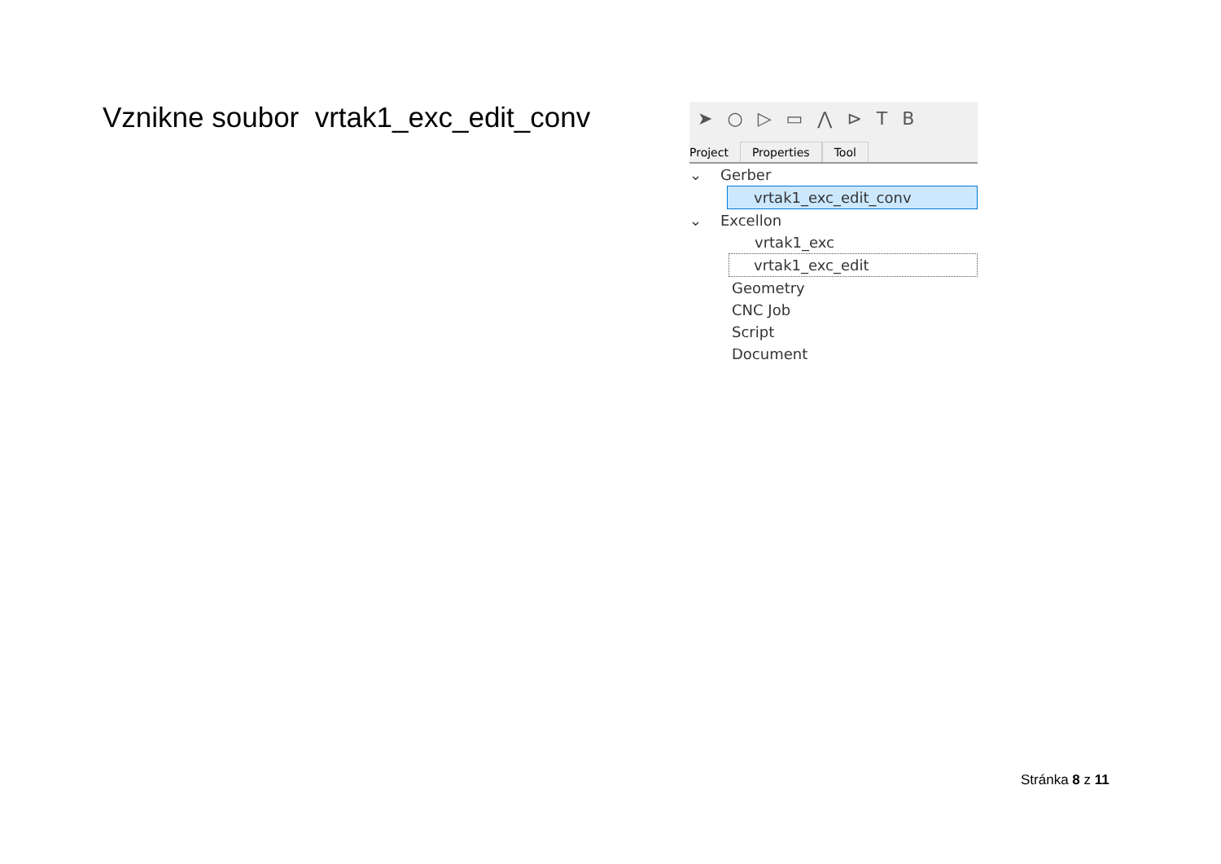Vznikne soubor vrtak1_exc_edit_conv
➤ ○ ▷ ▭ ⋀ ⊳ TB
Project Properties Tool
⌄ Gerber
vrtak1_exc_edit_conv
⌄ Excellon
vrtak1_exc
vrtak1_exc_edit
Geometry
CNC Job
Script
Document
Stránka 8 z 11